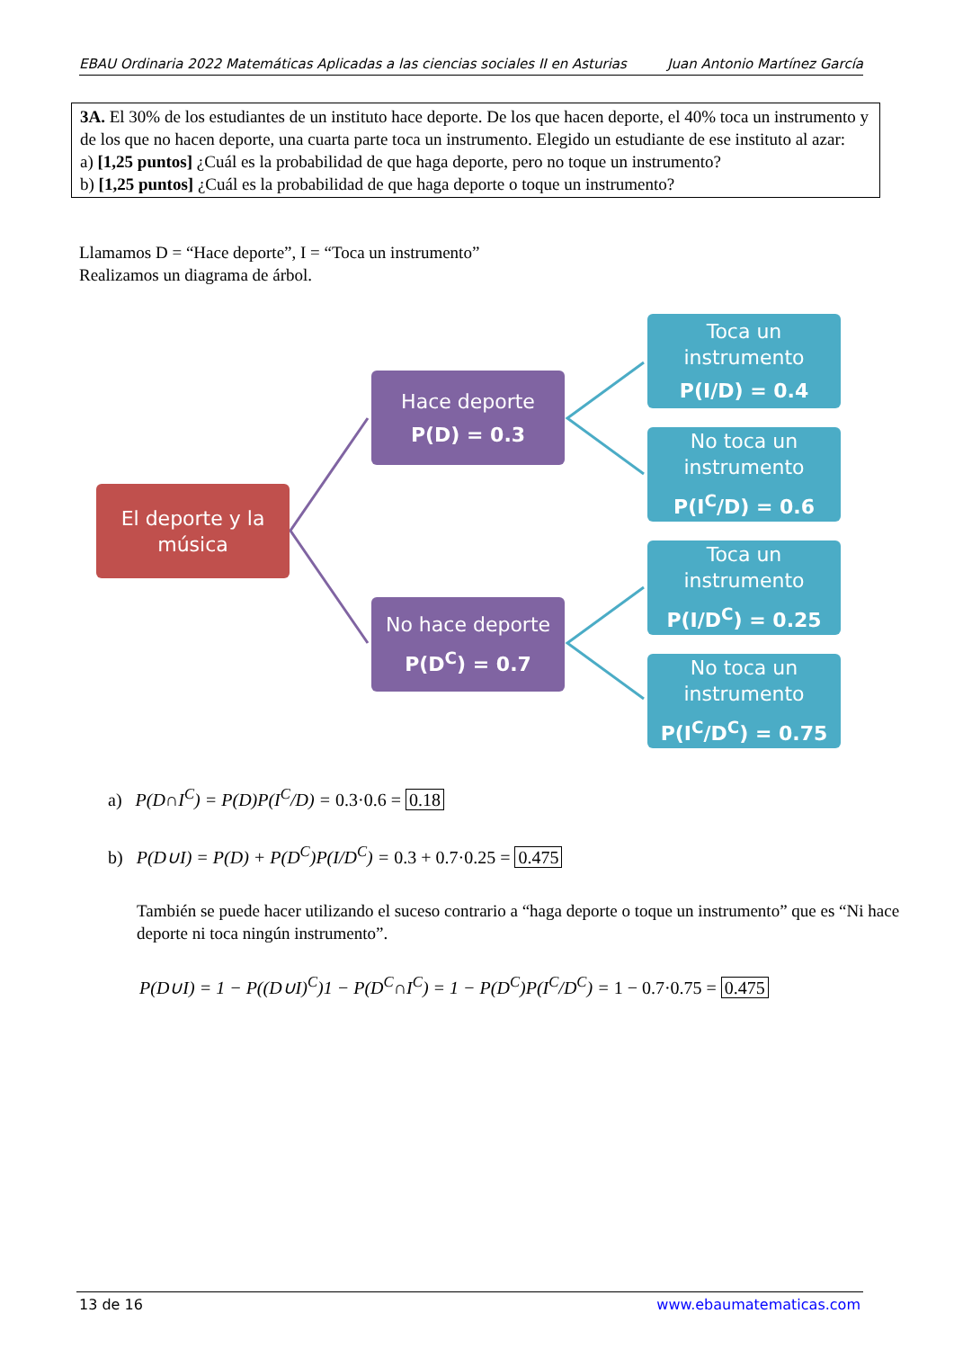EBAU Ordinaria 2022 Matemáticas Aplicadas a las ciencias sociales II en Asturias Juan Antonio Martínez García
3A. El 30% de los estudiantes de un instituto hace deporte. De los que hacen deporte, el 40% toca un instrumento y de los que no hacen deporte, una cuarta parte toca un instrumento. Elegido un estudiante de ese instituto al azar:
a) [1,25 puntos] ¿Cuál es la probabilidad de que haga deporte, pero no toque un instrumento?
b) [1,25 puntos] ¿Cuál es la probabilidad de que haga deporte o toque un instrumento?
Llamamos D = “Hace deporte”, I = “Toca un instrumento”
Realizamos un diagrama de árbol.
El deporte y la música
Hace deporte
P(D) = 0.3
No hace deporte
P(D<sup>C</sup>) = 0.7
Toca un instrumento
P(I/D) = 0.4
No toca un instrumento
P(I<sup>C</sup>/D) = 0.6
Toca un instrumento
P(I/D<sup>C</sup>) = 0.25
No toca un instrumento
P(I<sup>C</sup>/D<sup>C</sup>) = 0.75
a) P(D∩I<sup>C</sup>) = P(D)P(I<sup>C</sup>/D) = 0.3·0.6 = 0.18
b) P(D∪I) = P(D) + P(D<sup>C</sup>)P(I/D<sup>C</sup>) = 0.3 + 0.7·0.25 = 0.475
También se puede hacer utilizando el suceso contrario a “haga deporte o toque un instrumento” que es “Ni hace deporte ni toca ningún instrumento”.
P(D∪I) = 1 − P((D∪I)<sup>C</sup>)1 − P(D<sup>C</sup>∩I<sup>C</sup>) = 1 − P(D<sup>C</sup>)P(I<sup>C</sup>/D<sup>C</sup>) = 1 − 0.7·0.75 = 0.475
13 de 16 www.ebaumatematicas.com